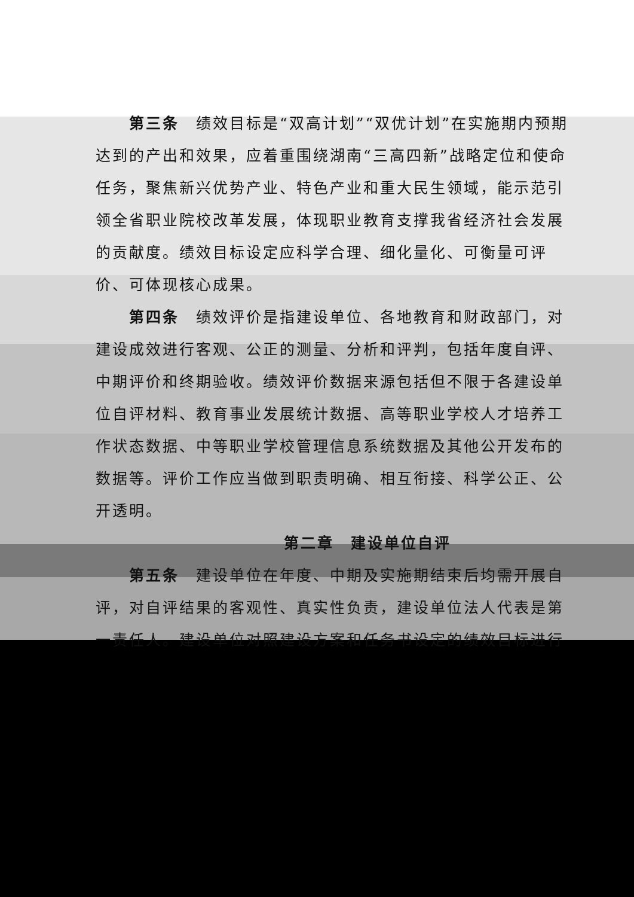第三条　绩效目标是“双高计划”“双优计划”在实施期内预期达到的产出和效果，应着重围绕湖南“三高四新”战略定位和使命任务，聚焦新兴优势产业、特色产业和重大民生领域，能示范引领全省职业院校改革发展，体现职业教育支撑我省经济社会发展的贡献度。绩效目标设定应科学合理、细化量化、可衡量可评价、可体现核心成果。
第四条　绩效评价是指建设单位、各地教育和财政部门，对建设成效进行客观、公正的测量、分析和评判，包括年度自评、中期评价和终期验收。绩效评价数据来源包括但不限于各建设单位自评材料、教育事业发展统计数据、高等职业学校人才培养工作状态数据、中等职业学校管理信息系统数据及其他公开发布的数据等。评价工作应当做到职责明确、相互衔接、科学公正、公开透明。
第二章　建设单位自评
第五条　建设单位在年度、中期及实施期结束后均需开展自评，对自评结果的客观性、真实性负责，建设单位法人代表是第一责任人。建设单位对照建设方案和任务书设定的绩效目标进行